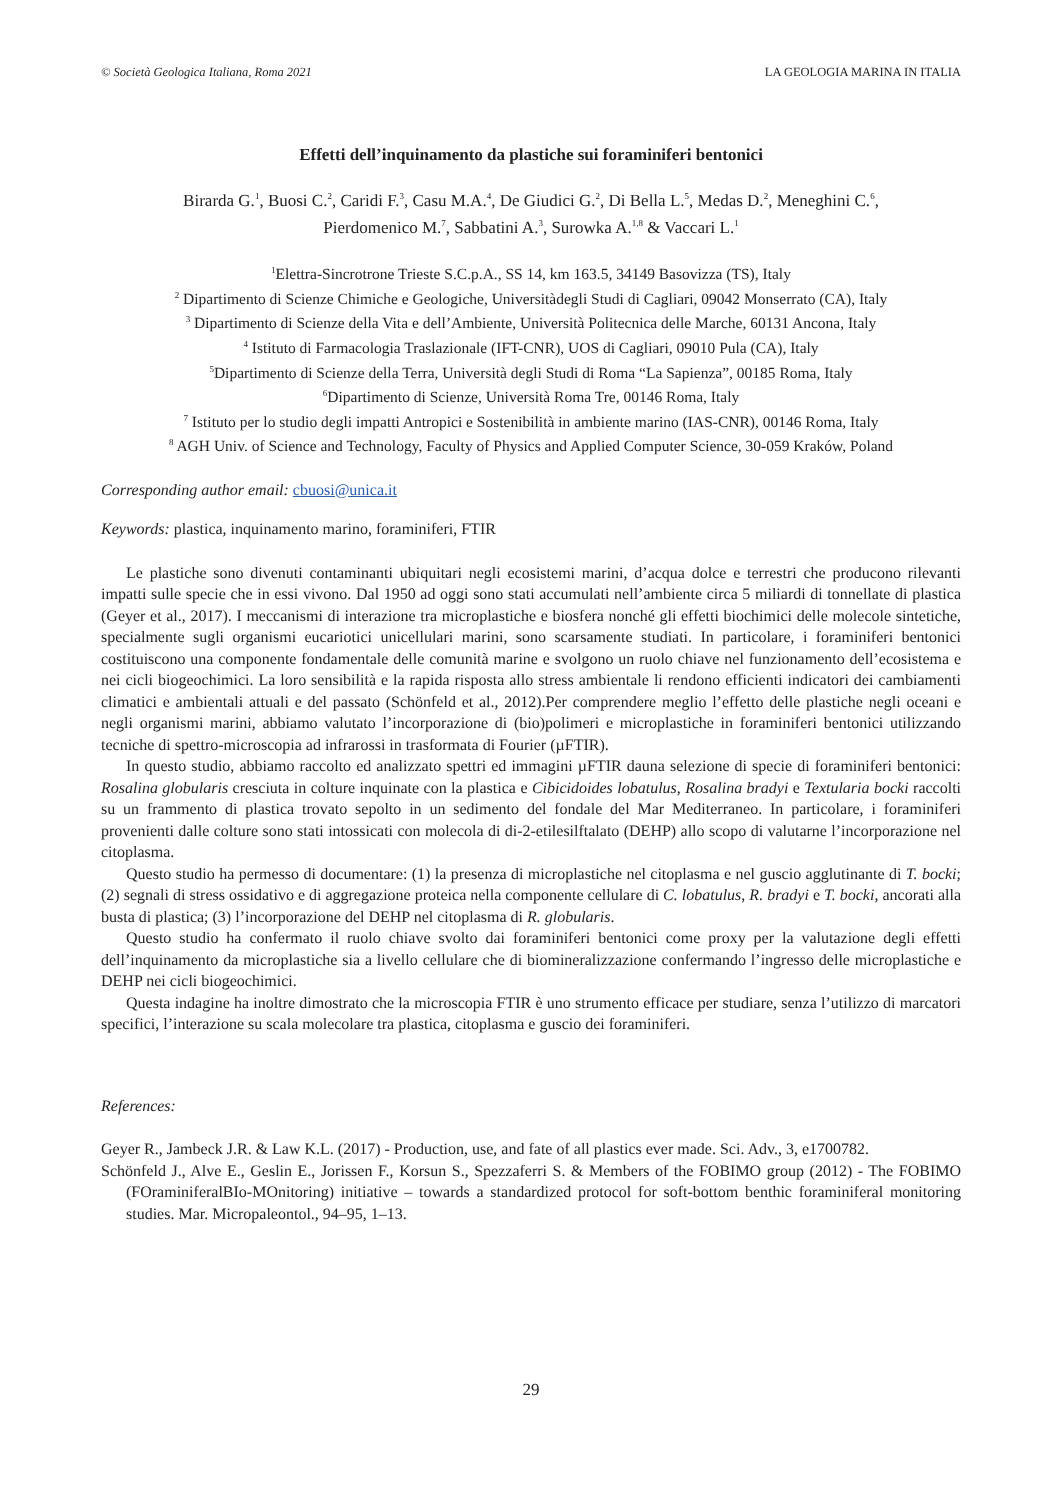© Società Geologica Italiana, Roma 2021 LA GEOLOGIA MARINA IN ITALIA
Effetti dell’inquinamento da plastiche sui foraminiferi bentonici
Birarda G.<sup>1</sup>, Buosi C.<sup>2</sup>, Caridi F.<sup>3</sup>, Casu M.A.<sup>4</sup>, De Giudici G.<sup>2</sup>, Di Bella L.<sup>5</sup>, Medas D.<sup>2</sup>, Meneghini C.<sup>6</sup>,
Pierdomenico M.<sup>7</sup>, Sabbatini A.<sup>3</sup>, Surowka A.<sup>1,8</sup> & Vaccari L.<sup>1</sup>
<sup>1</sup> Elettra-Sincrotrone Trieste S.C.p.A., SS 14, km 163.5, 34149 Basovizza (TS), Italy
<sup>2</sup> Dipartimento di Scienze Chimiche e Geologiche, Universitàdegli Studi di Cagliari, 09042 Monserrato (CA), Italy
<sup>3</sup> Dipartimento di Scienze della Vita e dell’Ambiente, Università Politecnica delle Marche, 60131 Ancona, Italy
<sup>4</sup> Istituto di Farmacologia Traslazionale (IFT-CNR), UOS di Cagliari, 09010 Pula (CA), Italy
<sup>5</sup> Dipartimento di Scienze della Terra, Università degli Studi di Roma “La Sapienza”, 00185 Roma, Italy
<sup>6</sup> Dipartimento di Scienze, Università Roma Tre, 00146 Roma, Italy
<sup>7</sup> Istituto per lo studio degli impatti Antropici e Sostenibilità in ambiente marino (IAS-CNR), 00146 Roma, Italy
<sup>8</sup> AGH Univ. of Science and Technology, Faculty of Physics and Applied Computer Science, 30-059 Kraków, Poland
Corresponding author email: cbuosi@unica.it
Keywords: plastica, inquinamento marino, foraminiferi, FTIR
Le plastiche sono divenuti contaminanti ubiquitari negli ecosistemi marini, d’acqua dolce e terrestri che producono rilevanti impatti sulle specie che in essi vivono. Dal 1950 ad oggi sono stati accumulati nell’ambiente circa 5 miliardi di tonnellate di plastica (Geyer et al., 2017). I meccanismi di interazione tra microplastiche e biosfera nonché gli effetti biochimici delle molecole sintetiche, specialmente sugli organismi eucariotici unicellulari marini, sono scarsamente studiati. In particolare, i foraminiferi bentonici costituiscono una componente fondamentale delle comunità marine e svolgono un ruolo chiave nel funzionamento dell’ecosistema e nei cicli biogeochimici. La loro sensibilità e la rapida risposta allo stress ambientale li rendono efficienti indicatori dei cambiamenti climatici e ambientali attuali e del passato (Schönfeld et al., 2012).Per comprendere meglio l’effetto delle plastiche negli oceani e negli organismi marini, abbiamo valutato l’incorporazione di (bio)polimeri e microplastiche in foraminiferi bentonici utilizzando tecniche di spettro-microscopia ad infrarossi in trasformata di Fourier (µFTIR).
In questo studio, abbiamo raccolto ed analizzato spettri ed immagini µFTIR dauna selezione di specie di foraminiferi bentonici: Rosalina globularis cresciuta in colture inquinate con la plastica e Cibicidoides lobatulus, Rosalina bradyi e Textularia bocki raccolti su un frammento di plastica trovato sepolto in un sedimento del fondale del Mar Mediterraneo. In particolare, i foraminiferi provenienti dalle colture sono stati intossicati con molecola di di-2-etilesilftalato (DEHP) allo scopo di valutarne l’incorporazione nel citoplasma.
Questo studio ha permesso di documentare: (1) la presenza di microplastiche nel citoplasma e nel guscio agglutinante di T. bocki; (2) segnali di stress ossidativo e di aggregazione proteica nella componente cellulare di C. lobatulus, R. bradyi e T. bocki, ancorati alla busta di plastica; (3) l’incorporazione del DEHP nel citoplasma di R. globularis.
Questo studio ha confermato il ruolo chiave svolto dai foraminiferi bentonici come proxy per la valutazione degli effetti dell’inquinamento da microplastiche sia a livello cellulare che di biomineralizzazione confermando l’ingresso delle microplastiche e DEHP nei cicli biogeochimici.
Questa indagine ha inoltre dimostrato che la microscopia FTIR è uno strumento efficace per studiare, senza l’utilizzo di marcatori specifici, l’interazione su scala molecolare tra plastica, citoplasma e guscio dei foraminiferi.
References:
Geyer R., Jambeck J.R. & Law K.L. (2017) - Production, use, and fate of all plastics ever made. Sci. Adv., 3, e1700782.
Schönfeld J., Alve E., Geslin E., Jorissen F., Korsun S., Spezzaferri S. & Members of the FOBIMO group (2012) - The FOBIMO (FOraminiferalBIo-MOnitoring) initiative – towards a standardized protocol for soft-bottom benthic foraminiferal monitoring studies. Mar. Micropaleontol., 94–95, 1–13.
29